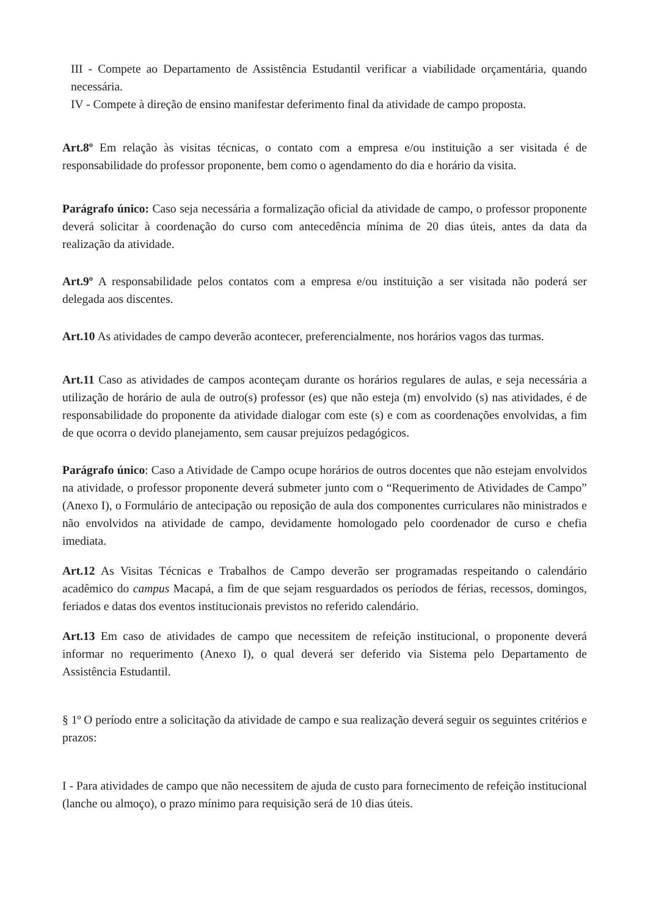III - Compete ao Departamento de Assistência Estudantil verificar a viabilidade orçamentária, quando necessária.
IV - Compete à direção de ensino manifestar deferimento final da atividade de campo proposta.
Art.8º Em relação às visitas técnicas, o contato com a empresa e/ou instituição a ser visitada é de responsabilidade do professor proponente, bem como o agendamento do dia e horário da visita.
Parágrafo único: Caso seja necessária a formalização oficial da atividade de campo, o professor proponente deverá solicitar à coordenação do curso com antecedência mínima de 20 dias úteis, antes da data da realização da atividade.
Art.9º A responsabilidade pelos contatos com a empresa e/ou instituição a ser visitada não poderá ser delegada aos discentes.
Art.10 As atividades de campo deverão acontecer, preferencialmente, nos horários vagos das turmas.
Art.11 Caso as atividades de campos aconteçam durante os horários regulares de aulas, e seja necessária a utilização de horário de aula de outro(s) professor (es) que não esteja (m) envolvido (s) nas atividades, é de responsabilidade do proponente da atividade dialogar com este (s) e com as coordenações envolvidas, a fim de que ocorra o devido planejamento, sem causar prejuízos pedagógicos.
Parágrafo único: Caso a Atividade de Campo ocupe horários de outros docentes que não estejam envolvidos na atividade, o professor proponente deverá submeter junto com o “Requerimento de Atividades de Campo” (Anexo I), o Formulário de antecipação ou reposição de aula dos componentes curriculares não ministrados e não envolvidos na atividade de campo, devidamente homologado pelo coordenador de curso e chefia imediata.
Art.12 As Visitas Técnicas e Trabalhos de Campo deverão ser programadas respeitando o calendário acadêmico do campus Macapá, a fim de que sejam resguardados os períodos de férias, recessos, domingos, feriados e datas dos eventos institucionais previstos no referido calendário.
Art.13 Em caso de atividades de campo que necessitem de refeição institucional, o proponente deverá informar no requerimento (Anexo I), o qual deverá ser deferido via Sistema pelo Departamento de Assistência Estudantil.
§ 1º O período entre a solicitação da atividade de campo e sua realização deverá seguir os seguintes critérios e prazos:
I - Para atividades de campo que não necessitem de ajuda de custo para fornecimento de refeição institucional (lanche ou almoço), o prazo mínimo para requisição será de 10 dias úteis.